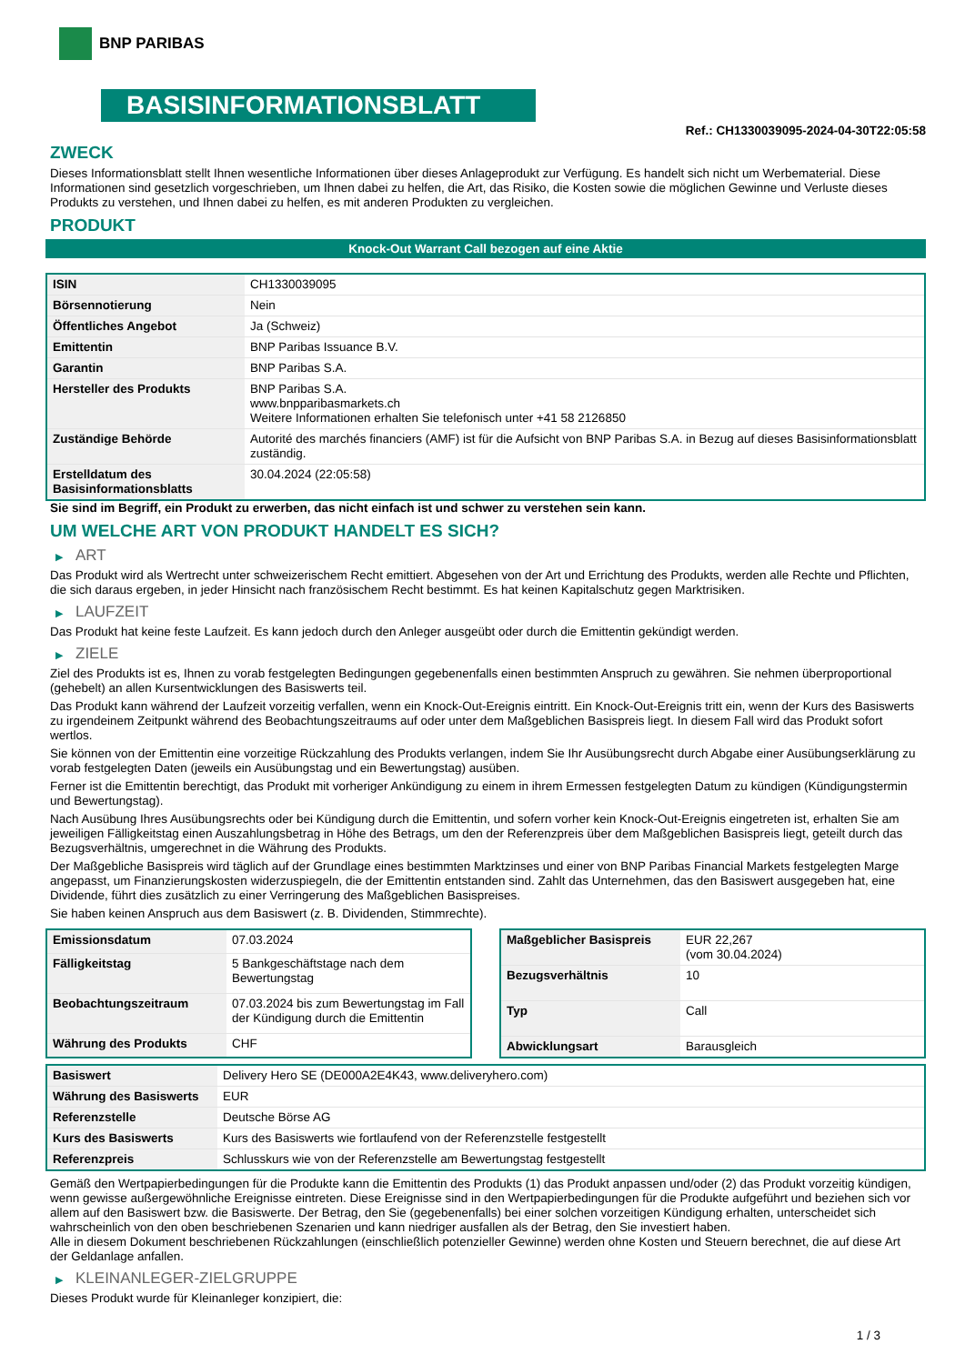BNP PARIBAS
BASISINFORMATIONSBLATT
Ref.: CH1330039095-2024-04-30T22:05:58
ZWECK
Dieses Informationsblatt stellt Ihnen wesentliche Informationen über dieses Anlageprodukt zur Verfügung. Es handelt sich nicht um Werbematerial. Diese Informationen sind gesetzlich vorgeschrieben, um Ihnen dabei zu helfen, die Art, das Risiko, die Kosten sowie die möglichen Gewinne und Verluste dieses Produkts zu verstehen, und Ihnen dabei zu helfen, es mit anderen Produkten zu vergleichen.
PRODUKT
Knock-Out Warrant Call bezogen auf eine Aktie
| ISIN | CH1330039095 |
| Börsennotierung | Nein |
| Öffentliches Angebot | Ja (Schweiz) |
| Emittentin | BNP Paribas Issuance B.V. |
| Garantin | BNP Paribas S.A. |
| Hersteller des Produkts | BNP Paribas S.A. www.bnpparibasmarkets.ch Weitere Informationen erhalten Sie telefonisch unter +41 58 2126850 |
| Zuständige Behörde | Autorité des marchés financiers (AMF) ist für die Aufsicht von BNP Paribas S.A. in Bezug auf dieses Basisinformationsblatt zuständig. |
| Erstelldatum des Basisinformationsblatts | 30.04.2024 (22:05:58) |
Sie sind im Begriff, ein Produkt zu erwerben, das nicht einfach ist und schwer zu verstehen sein kann.
UM WELCHE ART VON PRODUKT HANDELT ES SICH?
▶ ART
Das Produkt wird als Wertrecht unter schweizerischem Recht emittiert. Abgesehen von der Art und Errichtung des Produkts, werden alle Rechte und Pflichten, die sich daraus ergeben, in jeder Hinsicht nach französischem Recht bestimmt. Es hat keinen Kapitalschutz gegen Marktrisiken.
▶ LAUFZEIT
Das Produkt hat keine feste Laufzeit. Es kann jedoch durch den Anleger ausgeübt oder durch die Emittentin gekündigt werden.
▶ ZIELE
Ziel des Produkts ist es, Ihnen zu vorab festgelegten Bedingungen gegebenenfalls einen bestimmten Anspruch zu gewähren. Sie nehmen überproportional (gehebelt) an allen Kursentwicklungen des Basiswerts teil.
Das Produkt kann während der Laufzeit vorzeitig verfallen, wenn ein Knock-Out-Ereignis eintritt. Ein Knock-Out-Ereignis tritt ein, wenn der Kurs des Basiswerts zu irgendeinem Zeitpunkt während des Beobachtungszeitraums auf oder unter dem Maßgeblichen Basispreis liegt. In diesem Fall wird das Produkt sofort wertlos.
Sie können von der Emittentin eine vorzeitige Rückzahlung des Produkts verlangen, indem Sie Ihr Ausübungsrecht durch Abgabe einer Ausübungserklärung zu vorab festgelegten Daten (jeweils ein Ausübungstag und ein Bewertungstag) ausüben.
Ferner ist die Emittentin berechtigt, das Produkt mit vorheriger Ankündigung zu einem in ihrem Ermessen festgelegten Datum zu kündigen (Kündigungstermin und Bewertungstag).
Nach Ausübung Ihres Ausübungsrechts oder bei Kündigung durch die Emittentin, und sofern vorher kein Knock-Out-Ereignis eingetreten ist, erhalten Sie am jeweiligen Fälligkeitstag einen Auszahlungsbetrag in Höhe des Betrags, um den der Referenzpreis über dem Maßgeblichen Basispreis liegt, geteilt durch das Bezugsverhältnis, umgerechnet in die Währung des Produkts.
Der Maßgebliche Basispreis wird täglich auf der Grundlage eines bestimmten Marktzinses und einer von BNP Paribas Financial Markets festgelegten Marge angepasst, um Finanzierungskosten widerzuspiegeln, die der Emittentin entstanden sind. Zahlt das Unternehmen, das den Basiswert ausgegeben hat, eine Dividende, führt dies zusätzlich zu einer Verringerung des Maßgeblichen Basispreises.
Sie haben keinen Anspruch aus dem Basiswert (z. B. Dividenden, Stimmrechte).
| Emissionsdatum | 07.03.2024 |
| Fälligkeitstag | 5 Bankgeschäftstage nach dem Bewertungstag |
| Beobachtungszeitraum | 07.03.2024 bis zum Bewertungstag im Fall der Kündigung durch die Emittentin |
| Währung des Produkts | CHF |
| Maßgeblicher Basispreis | EUR 22,267 (vom 30.04.2024) |
| Bezugsverhältnis | 10 |
| Typ | Call |
| Abwicklungsart | Barausgleich |
| Basiswert | Delivery Hero SE (DE000A2E4K43, www.deliveryhero.com) |
| Währung des Basiswerts | EUR |
| Referenzstelle | Deutsche Börse AG |
| Kurs des Basiswerts | Kurs des Basiswerts wie fortlaufend von der Referenzstelle festgestellt |
| Referenzpreis | Schlusskurs wie von der Referenzstelle am Bewertungstag festgestellt |
Gemäß den Wertpapierbedingungen für die Produkte kann die Emittentin des Produkts (1) das Produkt anpassen und/oder (2) das Produkt vorzeitig kündigen, wenn gewisse außergewöhnliche Ereignisse eintreten. Diese Ereignisse sind in den Wertpapierbedingungen für die Produkte aufgeführt und beziehen sich vor allem auf den Basiswert bzw. die Basiswerte. Der Betrag, den Sie (gegebenenfalls) bei einer solchen vorzeitigen Kündigung erhalten, unterscheidet sich wahrscheinlich von den oben beschriebenen Szenarien und kann niedriger ausfallen als der Betrag, den Sie investiert haben.
Alle in diesem Dokument beschriebenen Rückzahlungen (einschließlich potenzieller Gewinne) werden ohne Kosten und Steuern berechnet, die auf diese Art der Geldanlage anfallen.
▶ KLEINANLEGER-ZIELGRUPPE
Dieses Produkt wurde für Kleinanleger konzipiert, die:
1 / 3